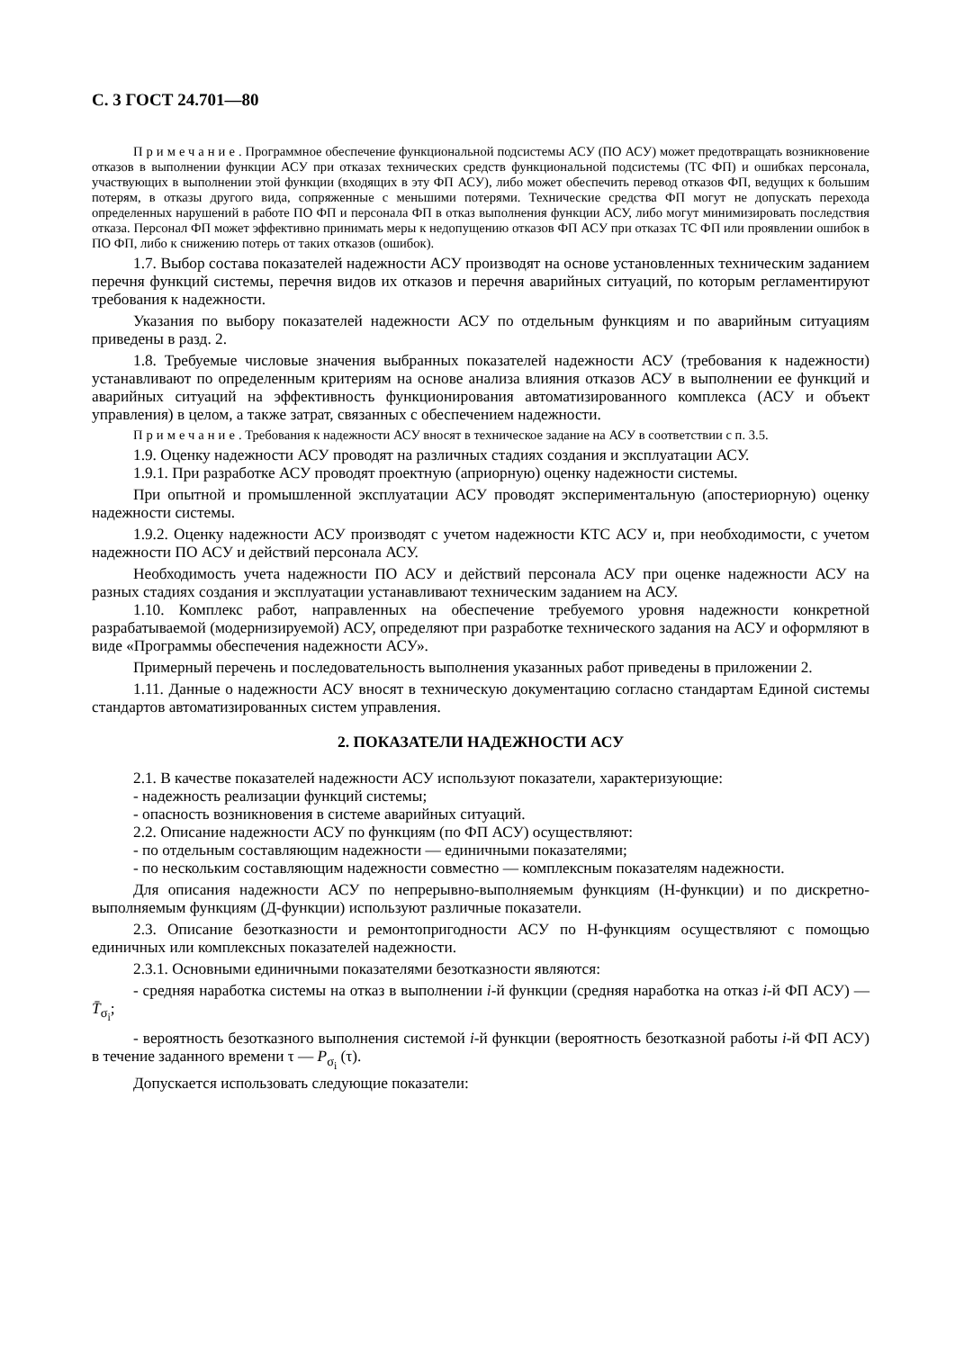С. 3 ГОСТ 24.701—80
Примечание. Программное обеспечение функциональной подсистемы АСУ (ПО АСУ) может предотвращать возникновение отказов в выполнении функции АСУ при отказах технических средств функциональной подсистемы (ТС ФП) и ошибках персонала, участвующих в выполнении этой функции (входящих в эту ФП АСУ), либо может обеспечить перевод отказов ФП, ведущих к большим потерям, в отказы другого вида, сопряженные с меньшими потерями. Технические средства ФП могут не допускать перехода определенных нарушений в работе ПО ФП и персонала ФП в отказ выполнения функции АСУ, либо могут минимизировать последствия отказа. Персонал ФП может эффективно принимать меры к недопущению отказов ФП АСУ при отказах ТС ФП или проявлении ошибок в ПО ФП, либо к снижению потерь от таких отказов (ошибок).
1.7. Выбор состава показателей надежности АСУ производят на основе установленных техническим заданием перечня функций системы, перечня видов их отказов и перечня аварийных ситуаций, по которым регламентируют требования к надежности.
Указания по выбору показателей надежности АСУ по отдельным функциям и по аварийным ситуациям приведены в разд. 2.
1.8. Требуемые числовые значения выбранных показателей надежности АСУ (требования к надежности) устанавливают по определенным критериям на основе анализа влияния отказов АСУ в выполнении ее функций и аварийных ситуаций на эффективность функционирования автоматизированного комплекса (АСУ и объект управления) в целом, а также затрат, связанных с обеспечением надежности.
Примечание. Требования к надежности АСУ вносят в техническое задание на АСУ в соответствии с п. 3.5.
1.9. Оценку надежности АСУ проводят на различных стадиях создания и эксплуатации АСУ.
1.9.1. При разработке АСУ проводят проектную (априорную) оценку надежности системы.
При опытной и промышленной эксплуатации АСУ проводят экспериментальную (апостериорную) оценку надежности системы.
1.9.2. Оценку надежности АСУ производят с учетом надежности КТС АСУ и, при необходимости, с учетом надежности ПО АСУ и действий персонала АСУ.
Необходимость учета надежности ПО АСУ и действий персонала АСУ при оценке надежности АСУ на разных стадиях создания и эксплуатации устанавливают техническим заданием на АСУ.
1.10. Комплекс работ, направленных на обеспечение требуемого уровня надежности конкретной разрабатываемой (модернизируемой) АСУ, определяют при разработке технического задания на АСУ и оформляют в виде «Программы обеспечения надежности АСУ».
Примерный перечень и последовательность выполнения указанных работ приведены в приложении 2.
1.11. Данные о надежности АСУ вносят в техническую документацию согласно стандартам Единой системы стандартов автоматизированных систем управления.
2. ПОКАЗАТЕЛИ НАДЕЖНОСТИ АСУ
2.1. В качестве показателей надежности АСУ используют показатели, характеризующие:
- надежность реализации функций системы;
- опасность возникновения в системе аварийных ситуаций.
2.2. Описание надежности АСУ по функциям (по ФП АСУ) осуществляют:
- по отдельным составляющим надежности — единичными показателями;
- по нескольким составляющим надежности совместно — комплексным показателям надежности.
Для описания надежности АСУ по непрерывно-выполняемым функциям (Н-функции) и по дискретно-выполняемым функциям (Д-функции) используют различные показатели.
2.3. Описание безотказности и ремонтопригодности АСУ по Н-функциям осуществляют с помощью единичных или комплексных показателей надежности.
2.3.1. Основными единичными показателями безотказности являются:
- средняя наработка системы на отказ в выполнении i-й функции (средняя наработка на отказ i-й ФП АСУ) — T̄<sub>σ<sub>i</sub></sub>;
- вероятность безотказного выполнения системой i-й функции (вероятность безотказной работы i-й ФП АСУ) в течение заданного времени τ — P<sub>σ<sub>i</sub></sub> (τ).
Допускается использовать следующие показатели: